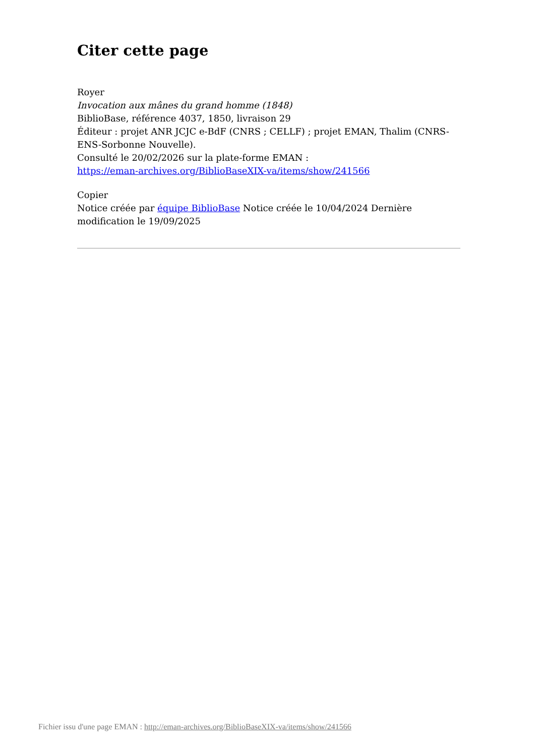Citer cette page
Royer
Invocation aux mânes du grand homme (1848)
BiblioBase, référence 4037, 1850, livraison 29
Éditeur : projet ANR JCJC e-BdF (CNRS ; CELLF) ; projet EMAN, Thalim (CNRS-ENS-Sorbonne Nouvelle).
Consulté le 20/02/2026 sur la plate-forme EMAN :
https://eman-archives.org/BiblioBaseXIX-va/items/show/241566
Copier
Notice créée par équipe BiblioBase Notice créée le 10/04/2024 Dernière modification le 19/09/2025
Fichier issu d'une page EMAN : http://eman-archives.org/BiblioBaseXIX-va/items/show/241566